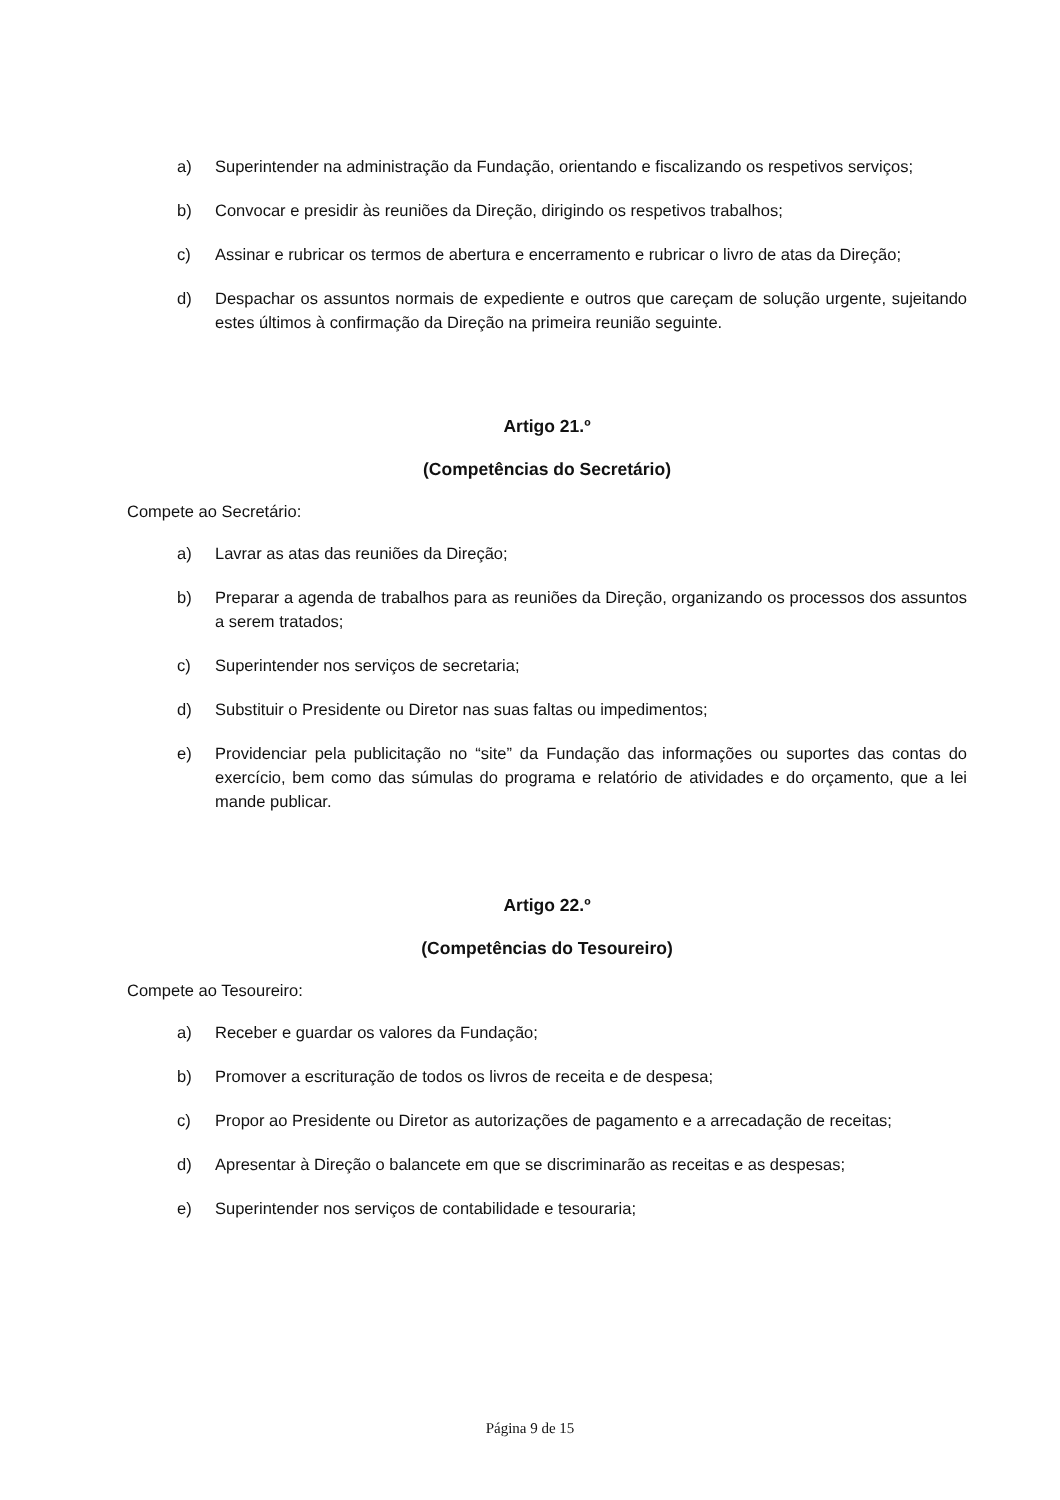a) Superintender na administração da Fundação, orientando e fiscalizando os respetivos serviços;
b) Convocar e presidir às reuniões da Direção, dirigindo os respetivos trabalhos;
c) Assinar e rubricar os termos de abertura e encerramento e rubricar o livro de atas da Direção;
d) Despachar os assuntos normais de expediente e outros que careçam de solução urgente, sujeitando estes últimos à confirmação da Direção na primeira reunião seguinte.
Artigo 21.º
(Competências do Secretário)
Compete ao Secretário:
a) Lavrar as atas das reuniões da Direção;
b) Preparar a agenda de trabalhos para as reuniões da Direção, organizando os processos dos assuntos a serem tratados;
c) Superintender nos serviços de secretaria;
d) Substituir o Presidente ou Diretor nas suas faltas ou impedimentos;
e) Providenciar pela publicitação no “site” da Fundação das informações ou suportes das contas do exercício, bem como das súmulas do programa e relatório de atividades e do orçamento, que a lei mande publicar.
Artigo 22.º
(Competências do Tesoureiro)
Compete ao Tesoureiro:
a) Receber e guardar os valores da Fundação;
b) Promover a escrituração de todos os livros de receita e de despesa;
c) Propor ao Presidente ou Diretor as autorizações de pagamento e a arrecadação de receitas;
d) Apresentar à Direção o balancete em que se discriminarão as receitas e as despesas;
e) Superintender nos serviços de contabilidade e tesouraria;
Página 9 de 15